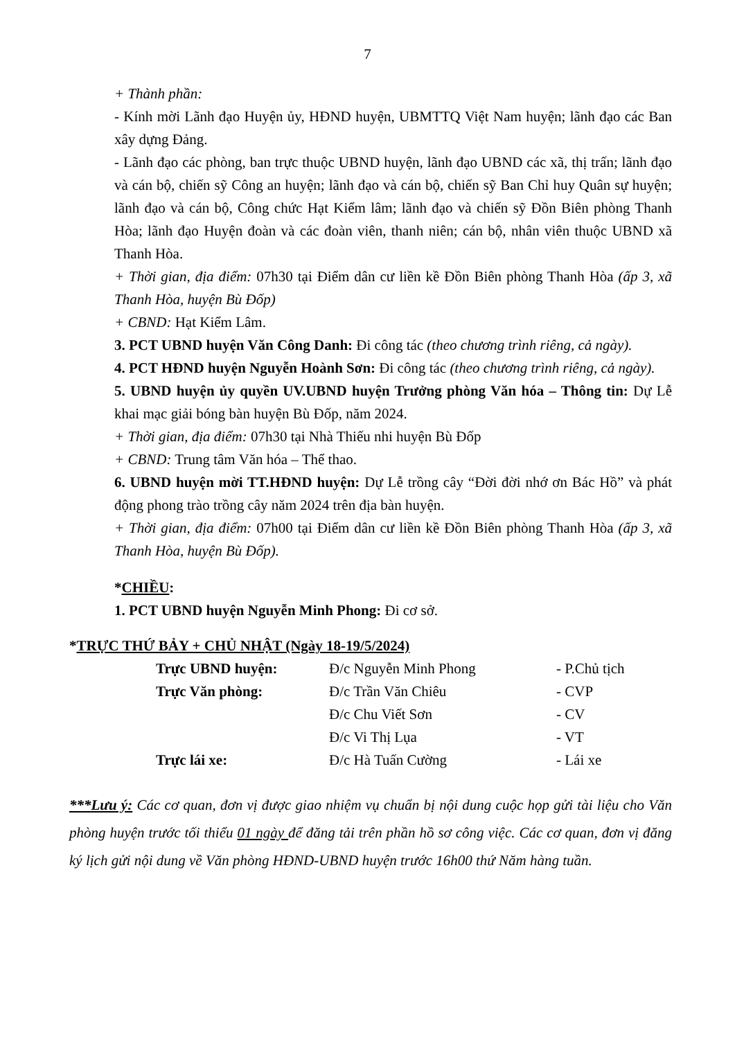7
+ Thành phần:
- Kính mời Lãnh đạo Huyện ủy, HĐND huyện, UBMTTQ Việt Nam huyện; lãnh đạo các Ban xây dựng Đảng.
- Lãnh đạo các phòng, ban trực thuộc UBND huyện, lãnh đạo UBND các xã, thị trấn; lãnh đạo và cán bộ, chiến sỹ Công an huyện; lãnh đạo và cán bộ, chiến sỹ Ban Chỉ huy Quân sự huyện; lãnh đạo và cán bộ, Công chức Hạt Kiểm lâm; lãnh đạo và chiến sỹ Đồn Biên phòng Thanh Hòa; lãnh đạo Huyện đoàn và các đoàn viên, thanh niên; cán bộ, nhân viên thuộc UBND xã Thanh Hòa.
+ Thời gian, địa điểm: 07h30 tại Điểm dân cư liền kề Đồn Biên phòng Thanh Hòa (ấp 3, xã Thanh Hòa, huyện Bù Đốp)
+ CBND: Hạt Kiểm Lâm.
3. PCT UBND huyện Văn Công Danh: Đi công tác (theo chương trình riêng, cả ngày).
4. PCT HĐND huyện Nguyễn Hoành Sơn: Đi công tác (theo chương trình riêng, cả ngày).
5. UBND huyện ủy quyền UV.UBND huyện Trưởng phòng Văn hóa – Thông tin: Dự Lễ khai mạc giải bóng bàn huyện Bù Đốp, năm 2024.
+ Thời gian, địa điểm: 07h30 tại Nhà Thiếu nhi huyện Bù Đốp
+ CBND: Trung tâm Văn hóa – Thể thao.
6. UBND huyện mời TT.HĐND huyện: Dự Lễ trồng cây “Đời đời nhớ ơn Bác Hồ” và phát động phong trào trồng cây năm 2024 trên địa bàn huyện.
+ Thời gian, địa điểm: 07h00 tại Điểm dân cư liền kề Đồn Biên phòng Thanh Hòa (ấp 3, xã Thanh Hòa, huyện Bù Đốp).
*CHIỀU:
1. PCT UBND huyện Nguyễn Minh Phong: Đi cơ sở.
*TRỰC THỨ BẢY + CHỦ NHẬT (Ngày 18-19/5/2024)
| Trực UBND huyện: | Đ/c Nguyễn Minh Phong | - P.Chủ tịch |
| Trực Văn phòng: | Đ/c Trần Văn Chiêu | - CVP |
| | Đ/c Chu Viết Sơn | - CV |
| | Đ/c Vi Thị Lụa | - VT |
| Trực lái xe: | Đ/c Hà Tuấn Cường | - Lái xe |
***Lưu ý: Các cơ quan, đơn vị được giao nhiệm vụ chuẩn bị nội dung cuộc họp gửi tài liệu cho Văn phòng huyện trước tối thiểu 01 ngày để đăng tải trên phần hồ sơ công việc. Các cơ quan, đơn vị đăng ký lịch gửi nội dung về Văn phòng HĐND-UBND huyện trước 16h00 thứ Năm hàng tuần.